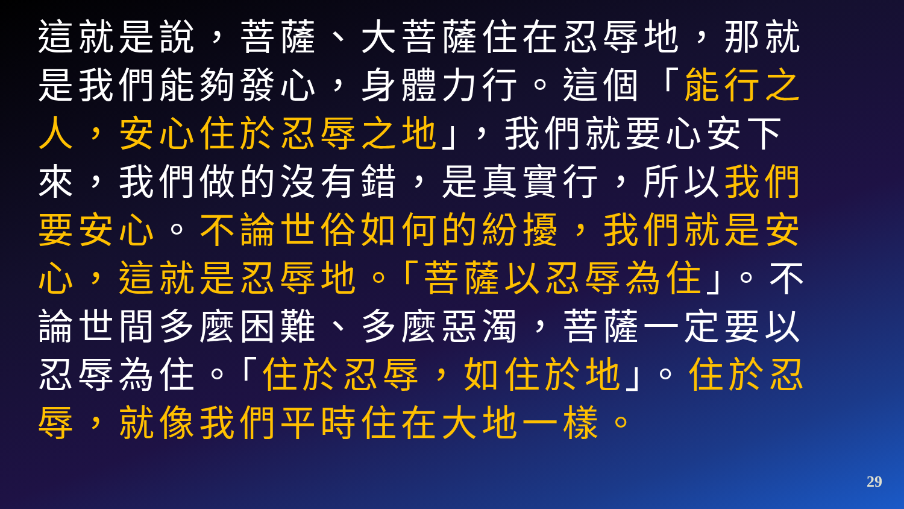這就是說，菩薩、大菩薩住在忍辱地，那就是我們能夠發心，身體力行。這個「能行之人，安心住於忍辱之地」，我們就要心安下來，我們做的沒有錯，是真實行，所以我們要安心。不論世俗如何的紛擾，我們就是安心，這就是忍辱地。「菩薩以忍辱為住」。不論世間多麼困難、多麼惡濁，菩薩一定要以忍辱為住。「住於忍辱，如住於地」。住於忍辱，就像我們平時住在大地一樣。
29